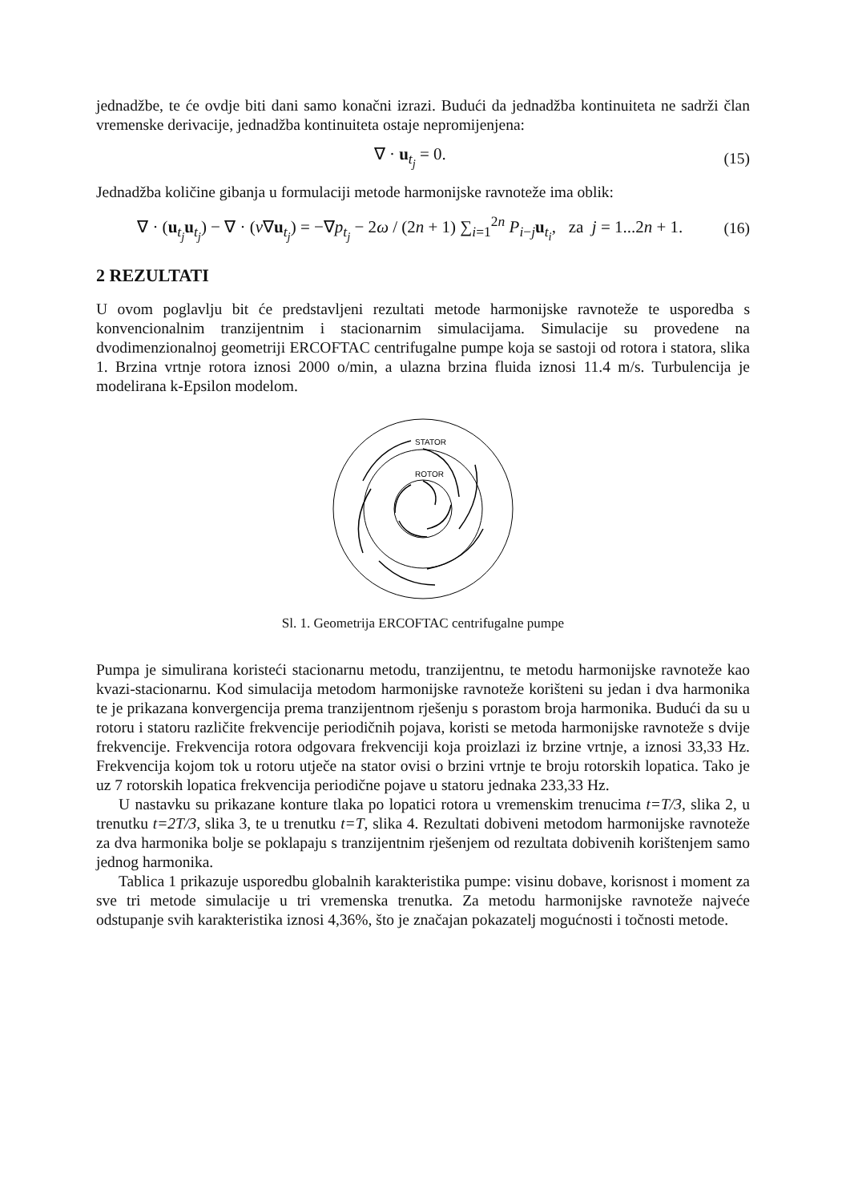jednadžbe, te će ovdje biti dani samo konačni izrazi. Budući da jednadžba kontinuiteta ne sadrži član vremenske derivacije, jednadžba kontinuiteta ostaje nepromijenjena:
∇ · u<sub>t<sub>j</sub></sub> = 0. (15)
Jednadžba količine gibanja u formulaciji metode harmonijske ravnoteže ima oblik:
∇ · (u<sub>t<sub>j</sub></sub>u<sub>t<sub>j</sub></sub>) − ∇ · (ν∇u<sub>t<sub>j</sub></sub>) = −∇p<sub>t<sub>j</sub></sub> − 2ω / (2n + 1) ∑<sub>i=1</sub><sup>2n</sup> P<sub>i−j</sub>u<sub>t<sub>i</sub></sub>, za j = 1...2n + 1. (16)
2 REZULTATI
U ovom poglavlju bit će predstavljeni rezultati metode harmonijske ravnoteže te usporedba s konvencionalnim tranzijentnim i stacionarnim simulacijama. Simulacije su provedene na dvodimenzionalnoj geometriji ERCOFTAC centrifugalne pumpe koja se sastoji od rotora i statora, slika 1. Brzina vrtnje rotora iznosi 2000 o/min, a ulazna brzina fluida iznosi 11.4 m/s. Turbulencija je modelirana k-Epsilon modelom.
STATOR
ROTOR
Sl. 1. Geometrija ERCOFTAC centrifugalne pumpe
Pumpa je simulirana koristeći stacionarnu metodu, tranzijentnu, te metodu harmonijske ravnoteže kao kvazi-stacionarnu. Kod simulacija metodom harmonijske ravnoteže korišteni su jedan i dva harmonika te je prikazana konvergencija prema tranzijentnom rješenju s porastom broja harmonika. Budući da su u rotoru i statoru različite frekvencije periodičnih pojava, koristi se metoda harmonijske ravnoteže s dvije frekvencije. Frekvencija rotora odgovara frekvenciji koja proizlazi iz brzine vrtnje, a iznosi 33,33 Hz. Frekvencija kojom tok u rotoru utječe na stator ovisi o brzini vrtnje te broju rotorskih lopatica. Tako je uz 7 rotorskih lopatica frekvencija periodične pojave u statoru jednaka 233,33 Hz.
U nastavku su prikazane konture tlaka po lopatici rotora u vremenskim trenucima t=T/3, slika 2, u trenutku t=2T/3, slika 3, te u trenutku t=T, slika 4. Rezultati dobiveni metodom harmonijske ravnoteže za dva harmonika bolje se poklapaju s tranzijentnim rješenjem od rezultata dobivenih korištenjem samo jednog harmonika.
Tablica 1 prikazuje usporedbu globalnih karakteristika pumpe: visinu dobave, korisnost i moment za sve tri metode simulacije u tri vremenska trenutka. Za metodu harmonijske ravnoteže najveće odstupanje svih karakteristika iznosi 4,36%, što je značajan pokazatelj mogućnosti i točnosti metode.